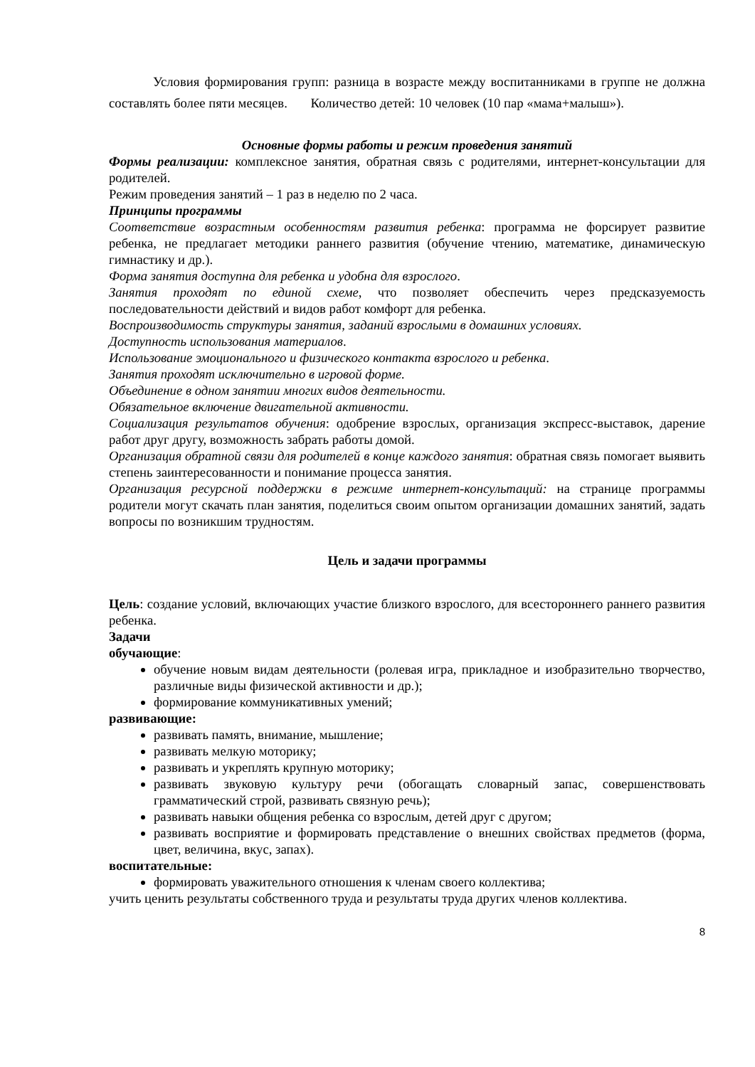Условия формирования групп: разница в возрасте между воспитанниками в группе не должна составлять более пяти месяцев. Количество детей: 10 человек (10 пар «мама+малыш»).
Основные формы работы и режим проведения занятий
Формы реализации: комплексное занятия, обратная связь с родителями, интернет-консультации для родителей.
Режим проведения занятий – 1 раз в неделю по 2 часа.
Принципы программы
Соответствие возрастным особенностям развития ребенка: программа не форсирует развитие ребенка, не предлагает методики раннего развития (обучение чтению, математике, динамическую гимнастику и др.).
Форма занятия доступна для ребенка и удобна для взрослого.
Занятия проходят по единой схеме, что позволяет обеспечить через предсказуемость последовательности действий и видов работ комфорт для ребенка.
Воспроизводимость структуры занятия, заданий взрослыми в домашних условиях.
Доступность использования материалов.
Использование эмоционального и физического контакта взрослого и ребенка.
Занятия проходят исключительно в игровой форме.
Объединение в одном занятии многих видов деятельности.
Обязательное включение двигательной активности.
Социализация результатов обучения: одобрение взрослых, организация экспресс-выставок, дарение работ друг другу, возможность забрать работы домой.
Организация обратной связи для родителей в конце каждого занятия: обратная связь помогает выявить степень заинтересованности и понимание процесса занятия.
Организация ресурсной поддержки в режиме интернет-консультаций: на странице программы родители могут скачать план занятия, поделиться своим опытом организации домашних занятий, задать вопросы по возникшим трудностям.
Цель и задачи программы
Цель: создание условий, включающих участие близкого взрослого, для всестороннего раннего развития ребенка.
Задачи
обучающие:
обучение новым видам деятельности (ролевая игра, прикладное и изобразительно творчество, различные виды физической активности и др.);
формирование коммуникативных умений;
развивающие:
развивать память, внимание, мышление;
развивать мелкую моторику;
развивать и укреплять крупную моторику;
развивать звуковую культуру речи (обогащать словарный запас, совершенствовать грамматический строй, развивать связную речь);
развивать навыки общения ребенка со взрослым, детей друг с другом;
развивать восприятие и формировать представление о внешних свойствах предметов (форма, цвет, величина, вкус, запах).
воспитательные:
формировать уважительного отношения к членам своего коллектива;
учить ценить результаты собственного труда и результаты труда других членов коллектива.
8